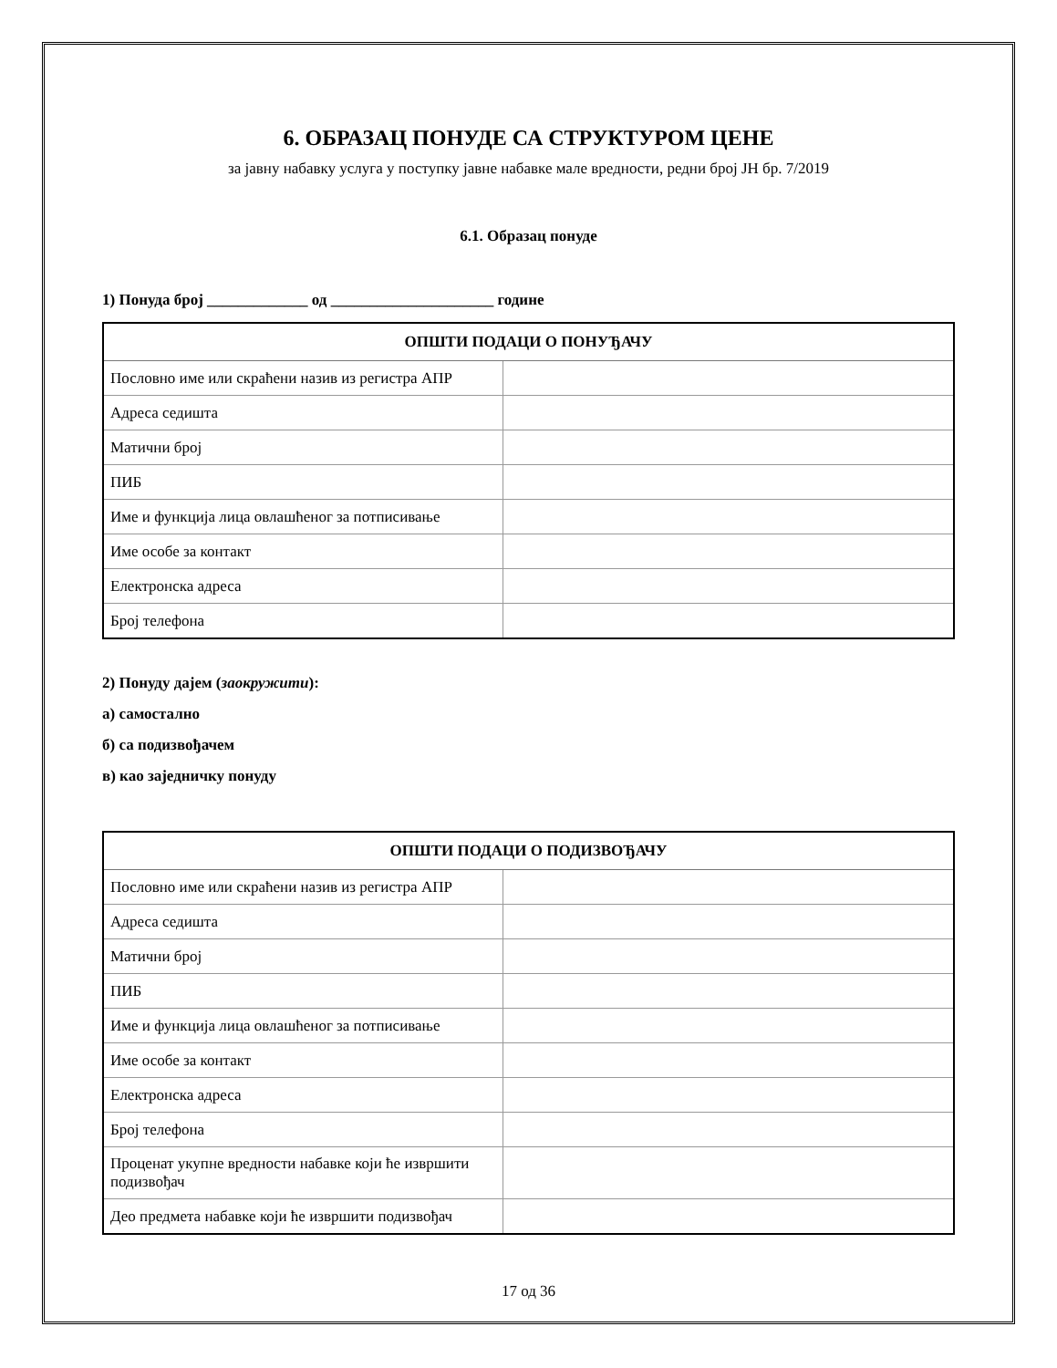6. ОБРАЗАЦ ПОНУДЕ СА СТРУКТУРОМ ЦЕНЕ
за јавну набавку услуга у поступку јавне набавке мале вредности, редни број ЈН бр. 7/2019
6.1. Образац понуде
1) Понуда број _____________ од _____________________ године
| ОПШТИ ПОДАЦИ О ПОНУЂАЧУ | |
| --- | --- |
| Пословно име или скраћени назив из регистра АПР | |
| Адреса седишта | |
| Матични број | |
| ПИБ | |
| Име и функција лица овлашћеног за потписивање | |
| Име особе за контакт | |
| Електронска адреса | |
| Број телефона | |
2) Понуду дајем (заокружити):
а) самостално
б) са подизвођачем
в) као заједничку понуду
| ОПШТИ ПОДАЦИ О ПОДИЗВОЂАЧУ | |
| --- | --- |
| Пословно име или скраћени назив из регистра АПР | |
| Адреса седишта | |
| Матични број | |
| ПИБ | |
| Име и функција лица овлашћеног за потписивање | |
| Име особе за контакт | |
| Електронска адреса | |
| Број телефона | |
| Проценат укупне вредности набавке који ће извршити подизвођач | |
| Део предмета набавке који ће извршити подизвођач | |
17 од 36